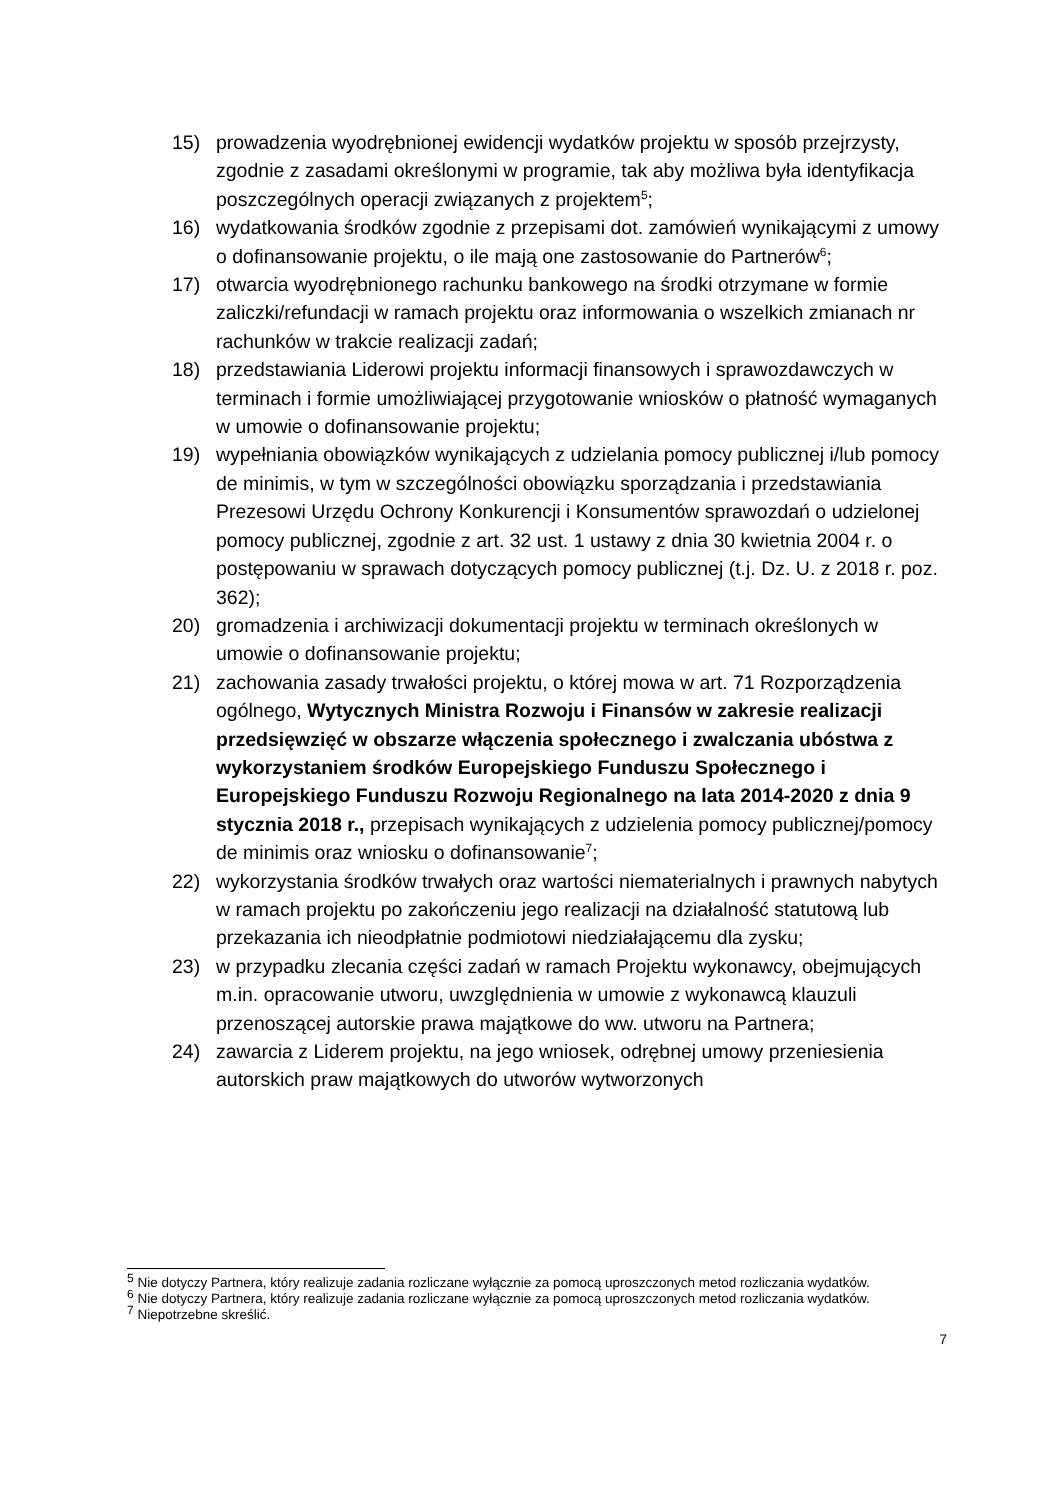15) prowadzenia wyodrębnionej ewidencji wydatków projektu w sposób przejrzysty, zgodnie z zasadami określonymi w programie, tak aby możliwa była identyfikacja poszczególnych operacji związanych z projektem<sup>5</sup>;
16) wydatkowania środków zgodnie z przepisami dot. zamówień wynikającymi z umowy o dofinansowanie projektu, o ile mają one zastosowanie do Partnerów<sup>6</sup>;
17) otwarcia wyodrębnionego rachunku bankowego na środki otrzymane w formie zaliczki/refundacji w ramach projektu oraz informowania o wszelkich zmianach nr rachunków w trakcie realizacji zadań;
18) przedstawiania Liderowi projektu informacji finansowych i sprawozdawczych w terminach i formie umożliwiającej przygotowanie wniosków o płatność wymaganych w umowie o dofinansowanie projektu;
19) wypełniania obowiązków wynikających z udzielania pomocy publicznej i/lub pomocy de minimis, w tym w szczególności obowiązku sporządzania i przedstawiania Prezesowi Urzędu Ochrony Konkurencji i Konsumentów sprawozdań o udzielonej pomocy publicznej, zgodnie z art. 32 ust. 1 ustawy z dnia 30 kwietnia 2004 r. o postępowaniu w sprawach dotyczących pomocy publicznej (t.j. Dz. U. z 2018 r. poz. 362);
20) gromadzenia i archiwizacji dokumentacji projektu w terminach określonych w umowie o dofinansowanie projektu;
21) zachowania zasady trwałości projektu, o której mowa w art. 71 Rozporządzenia ogólnego, Wytycznych Ministra Rozwoju i Finansów w zakresie realizacji przedsięwzięć w obszarze włączenia społecznego i zwalczania ubóstwa z wykorzystaniem środków Europejskiego Funduszu Społecznego i Europejskiego Funduszu Rozwoju Regionalnego na lata 2014-2020 z dnia 9 stycznia 2018 r., przepisach wynikających z udzielenia pomocy publicznej/pomocy de minimis oraz wniosku o dofinansowanie<sup>7</sup>;
22) wykorzystania środków trwałych oraz wartości niematerialnych i prawnych nabytych w ramach projektu po zakończeniu jego realizacji na działalność statutową lub przekazania ich nieodpłatnie podmiotowi niedziałającemu dla zysku;
23) w przypadku zlecania części zadań w ramach Projektu wykonawcy, obejmujących m.in. opracowanie utworu, uwzględnienia w umowie z wykonawcą klauzuli przenoszącej autorskie prawa majątkowe do ww. utworu na Partnera;
24) zawarcia z Liderem projektu, na jego wniosek, odrębnej umowy przeniesienia autorskich praw majątkowych do utworów wytworzonych
<sup>5</sup> Nie dotyczy Partnera, który realizuje zadania rozliczane wyłącznie za pomocą uproszczonych metod rozliczania wydatków.
<sup>6</sup> Nie dotyczy Partnera, który realizuje zadania rozliczane wyłącznie za pomocą uproszczonych metod rozliczania wydatków.
<sup>7</sup> Niepotrzebne skreślić.
7